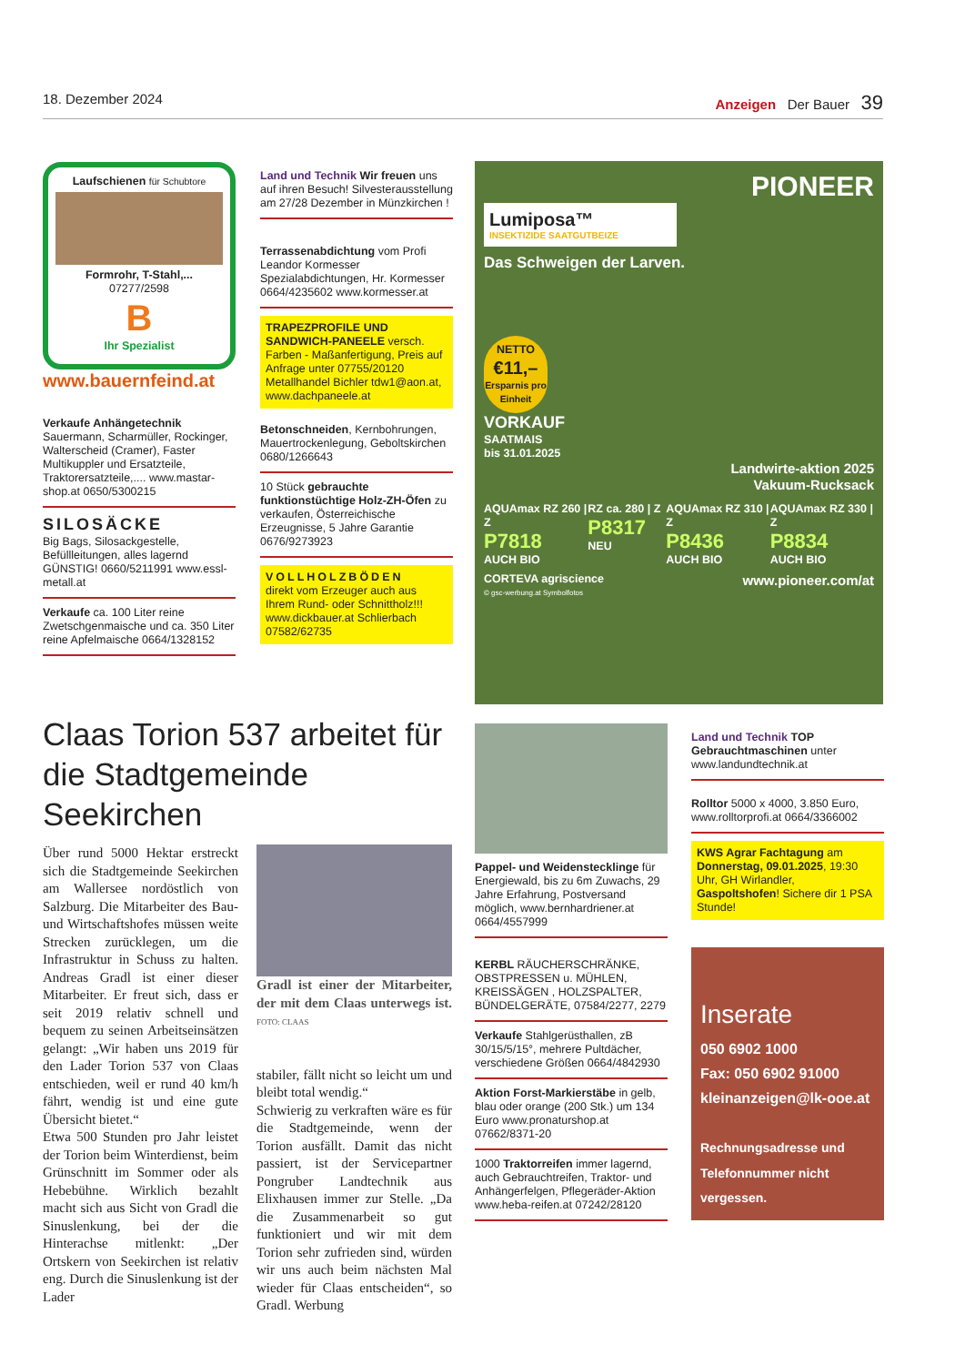18. Dezember 2024 Anzeigen Der Bauer 39
Laufschienen für Schubtore
Formrohr, T-Stahl,...
07277/2598
B
Ihr Spezialist
www.bauernfeind.at
Verkaufe Anhängetechnik Sauermann, Scharmüller, Rockinger, Walterscheid (Cramer), Faster Multikuppler und Ersatzteile, Traktorersatzteile,.... www.mastar-shop.at 0650/5300215
SILOSÄCKE
Big Bags, Silosackgestelle, Befüllleitungen, alles lagernd GÜNSTIG! 0660/5211991 www.essl-metall.at
Verkaufe ca. 100 Liter reine Zwetschgenmaische und ca. 350 Liter reine Apfelmaische 0664/1328152
Land und Technik Wir freuen uns auf ihren Besuch! Silvesterausstellung am 27/28 Dezember in Münzkirchen !
Terrassenabdichtung vom Profi Leandor Kormesser Spezialabdichtungen, Hr. Kormesser 0664/4235602 www.kormesser.at
TRAPEZPROFILE UND SANDWICH-PANEELE versch. Farben - Maßanfertigung, Preis auf Anfrage unter 07755/20120 Metallhandel Bichler tdw1@aon.at, www.dachpaneele.at
Betonschneiden, Kernbohrungen, Mauertrockenlegung, Geboltskirchen 0680/1266643
10 Stück gebrauchte funktionstüchtige Holz-ZH-Öfen zu verkaufen, Österreichische Erzeugnisse, 5 Jahre Garantie 0676/9273923
VOLLHOLZBÖDEN
direkt vom Erzeuger auch aus Ihrem Rund- oder Schnittholz!!! www.dickbauer.at Schlierbach 07582/62735
PIONEER
Lumiposa™
INSEKTIZIDE SAATGUTBEIZE
Das Schweigen der Larven.
NETTO
€11,–
Ersparnis pro Einheit
VORKAUF
SAATMAIS
bis 31.01.2025
Landwirte-aktion 2025
Vakuum-Rucksack
AQUAmax RZ 260 | Z
P7818
AUCH BIO RZ ca. 280 | Z
P8317 NEU AQUAmax RZ 310 | Z
P8436
AUCH BIO AQUAmax RZ 330 | Z
P8834
AUCH BIO
CORTEVA agriscience www.pioneer.com/at
© gsc-werbung.at Symbolfotos
Claas Torion 537 arbeitet für die Stadtgemeinde Seekirchen
Über rund 5000 Hektar erstreckt sich die Stadtgemeinde Seekirchen am Wallersee nordöstlich von Salzburg. Die Mitarbeiter des Bau- und Wirtschaftshofes müssen weite Strecken zurücklegen, um die Infrastruktur in Schuss zu halten. Andreas Gradl ist einer dieser Mitarbeiter. Er freut sich, dass er seit 2019 relativ schnell und bequem zu seinen Arbeitseinsätzen gelangt: „Wir haben uns 2019 für den Lader Torion 537 von Claas entschieden, weil er rund 40 km/h fährt, wendig ist und eine gute Übersicht bietet.“
Etwa 500 Stunden pro Jahr leistet der Torion beim Winterdienst, beim Grünschnitt im Sommer oder als Hebebühne. Wirklich bezahlt macht sich aus Sicht von Gradl die Sinuslenkung, bei der die Hinterachse mitlenkt: „Der Ortskern von Seekirchen ist relativ eng. Durch die Sinuslenkung ist der Lader
Gradl ist einer der Mitarbeiter, der mit dem Claas unterwegs ist. FOTO: CLAAS
stabiler, fällt nicht so leicht um und bleibt total wendig.“
Schwierig zu verkraften wäre es für die Stadtgemeinde, wenn der Torion ausfällt. Damit das nicht passiert, ist der Servicepartner Pongruber Landtechnik aus Elixhausen immer zur Stelle. „Da die Zusammenarbeit so gut funktioniert und wir mit dem Torion sehr zufrieden sind, würden wir uns auch beim nächsten Mal wieder für Claas entscheiden“, so Gradl. Werbung
Pappel- und Weidenstecklinge für Energiewald, bis zu 6m Zuwachs, 29 Jahre Erfahrung, Postversand möglich, www.bernhardriener.at 0664/4557999
KERBL RÄUCHERSCHRÄNKE, OBSTPRESSEN u. MÜHLEN, KREISSÄGEN , HOLZSPALTER, BÜNDELGERÄTE, 07584/2277, 2279
Verkaufe Stahlgerüsthallen, zB 30/15/5/15°, mehrere Pultdächer, verschiedene Größen 0664/4842930
Aktion Forst-Markierstäbe in gelb, blau oder orange (200 Stk.) um 134 Euro www.pronaturshop.at 07662/8371-20
1000 Traktorreifen immer lagernd, auch Gebrauchtreifen, Traktor- und Anhängerfelgen, Pflegeräder-Aktion www.heba-reifen.at 07242/28120
Land und Technik TOP Gebrauchtmaschinen unter www.landundtechnik.at
Rolltor 5000 x 4000, 3.850 Euro, www.rolltorprofi.at 0664/3366002
KWS Agrar Fachtagung am Donnerstag, 09.01.2025, 19:30 Uhr, GH Wirlandler, Gaspoltshofen! Sichere dir 1 PSA Stunde!
Inserate
050 6902 1000
Fax: 050 6902 91000
kleinanzeigen@lk-ooe.at
Rechnungsadresse und Telefonnummer nicht vergessen.